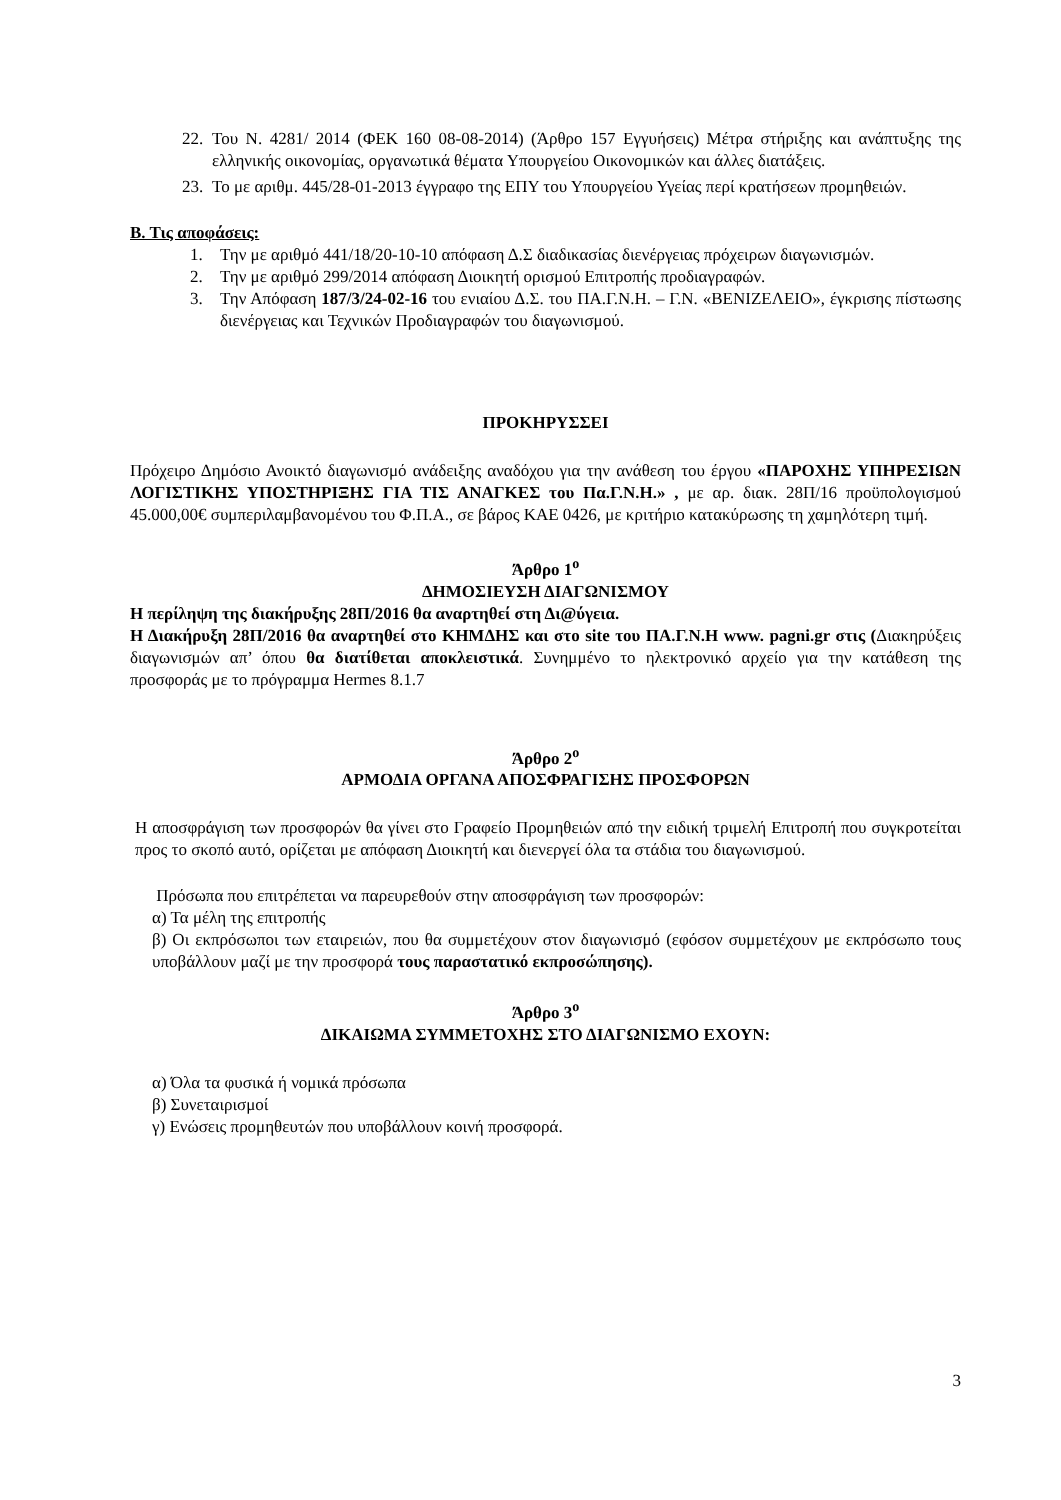22.
Του Ν. 4281/ 2014 (ΦΕΚ 160 08-08-2014) (Άρθρο 157 Εγγυήσεις) Μέτρα στήριξης και ανάπτυξης της ελληνικής οικονομίας, οργανωτικά θέματα Υπουργείου Οικονομικών και άλλες διατάξεις.
23.
Το με αριθμ. 445/28-01-2013 έγγραφο της ΕΠΥ του Υπουργείου Υγείας περί κρατήσεων προμηθειών.
Β. Τις αποφάσεις:
1. Την με αριθμό 441/18/20-10-10 απόφαση Δ.Σ διαδικασίας διενέργειας πρόχειρων διαγωνισμών.
2. Την με αριθμό 299/2014 απόφαση Διοικητή ορισμού Επιτροπής προδιαγραφών.
3. Την Απόφαση 187/3/24-02-16 του ενιαίου Δ.Σ. του ΠΑ.Γ.Ν.Η. – Γ.Ν. «ΒΕΝΙΖΕΛΕΙΟ», έγκρισης πίστωσης διενέργειας και Τεχνικών Προδιαγραφών του διαγωνισμού.
ΠΡΟΚΗΡΥΣΣΕΙ
Πρόχειρο Δημόσιο Ανοικτό διαγωνισμό ανάδειξης αναδόχου για την ανάθεση του έργου «ΠΑΡΟΧΗΣ ΥΠΗΡΕΣΙΩΝ ΛΟΓΙΣΤΙΚΗΣ ΥΠΟΣΤΗΡΙΞΗΣ ΓΙΑ ΤΙΣ ΑΝΑΓΚΕΣ του Πα.Γ.Ν.Η.» , με αρ. διακ. 28Π/16 προϋπολογισμού 45.000,00€ συμπεριλαμβανομένου του Φ.Π.Α., σε βάρος ΚΑΕ 0426, με κριτήριο κατακύρωσης τη χαμηλότερη τιμή.
Άρθρο 1<sup>ο</sup>
ΔΗΜΟΣΙΕΥΣΗ ΔΙΑΓΩΝΙΣΜΟΥ
Η περίληψη της διακήρυξης 28Π/2016 θα αναρτηθεί στη Δι@ύγεια.
Η Διακήρυξη 28Π/2016 θα αναρτηθεί στο ΚΗΜΔΗΣ και στο site του ΠΑ.Γ.Ν.Η www. pagni.gr στις (Διακηρύξεις διαγωνισμών απ’ όπου θα διατίθεται αποκλειστικά. Συνημμένο το ηλεκτρονικό αρχείο για την κατάθεση της προσφοράς με το πρόγραμμα Hermes 8.1.7
Άρθρο 2<sup>ο</sup>
ΑΡΜΟΔΙΑ ΟΡΓΑΝΑ ΑΠΟΣΦΡΑΓΙΣΗΣ ΠΡΟΣΦΟΡΩΝ
Η αποσφράγιση των προσφορών θα γίνει στο Γραφείο Προμηθειών από την ειδική τριμελή Επιτροπή που συγκροτείται προς το σκοπό αυτό, ορίζεται με απόφαση Διοικητή και διενεργεί όλα τα στάδια του διαγωνισμού.
Πρόσωπα που επιτρέπεται να παρευρεθούν στην αποσφράγιση των προσφορών:
α) Τα μέλη της επιτροπής
β) Οι εκπρόσωποι των εταιρειών, που θα συμμετέχουν στον διαγωνισμό (εφόσον συμμετέχουν με εκπρόσωπο τους υποβάλλουν μαζί με την προσφορά τους παραστατικό εκπροσώπησης).
Άρθρο 3<sup>ο</sup>
ΔΙΚΑΙΩΜΑ ΣΥΜΜΕΤΟΧΗΣ ΣΤΟ ΔΙΑΓΩΝΙΣΜΟ ΕΧΟΥΝ:
α) Όλα τα φυσικά ή νομικά πρόσωπα
β) Συνεταιρισμοί
γ) Ενώσεις προμηθευτών που υποβάλλουν κοινή προσφορά.
3